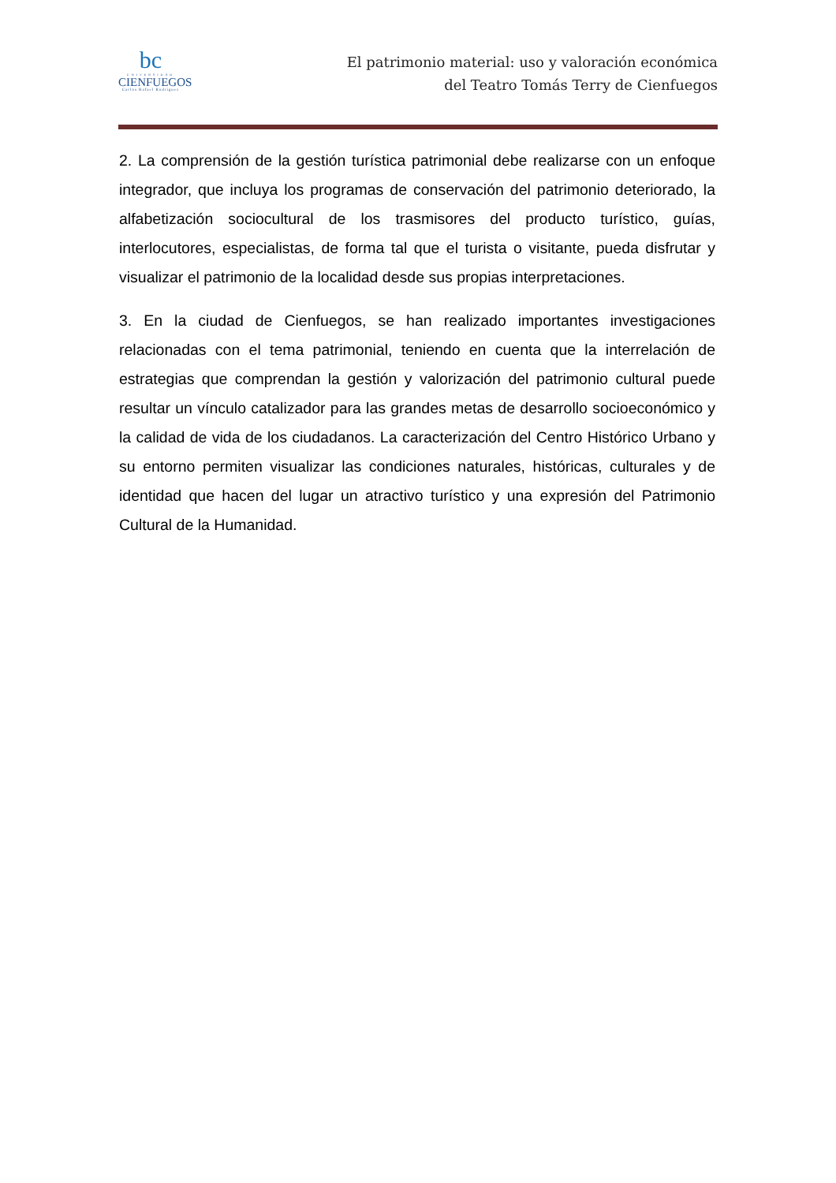bc
UNIVERSIDAD
CIENFUEGOS
Carlos Rafael Rodríguez
El patrimonio material: uso y valoración económica
del Teatro Tomás Terry de Cienfuegos
2. La comprensión de la gestión turística patrimonial debe realizarse con un enfoque integrador, que incluya los programas de conservación del patrimonio deteriorado, la alfabetización sociocultural de los trasmisores del producto turístico, guías, interlocutores, especialistas, de forma tal que el turista o visitante, pueda disfrutar y visualizar el patrimonio de la localidad desde sus propias interpretaciones.
3. En la ciudad de Cienfuegos, se han realizado importantes investigaciones relacionadas con el tema patrimonial, teniendo en cuenta que la interrelación de estrategias que comprendan la gestión y valorización del patrimonio cultural puede resultar un vínculo catalizador para las grandes metas de desarrollo socioeconómico y la calidad de vida de los ciudadanos. La caracterización del Centro Histórico Urbano y su entorno permiten visualizar las condiciones naturales, históricas, culturales y de identidad que hacen del lugar un atractivo turístico y una expresión del Patrimonio Cultural de la Humanidad.